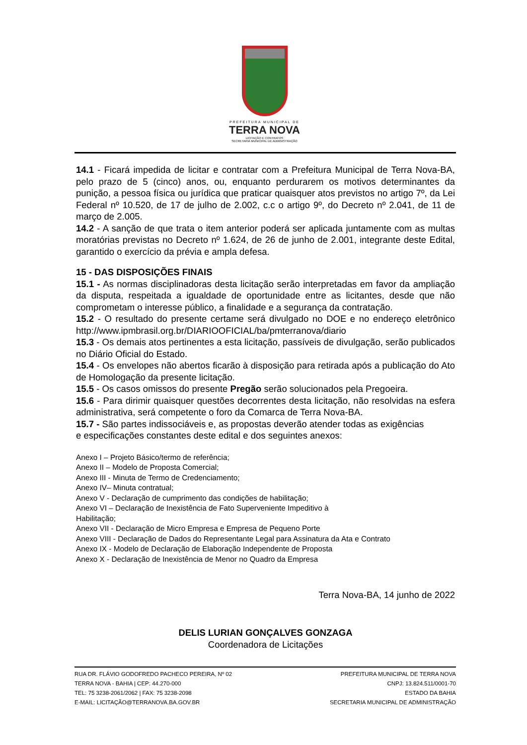PREFEITURA MUNICIPAL DE
TERRA NOVA
LICITAÇÃO E CONTRATOS
SECRETARIA MUNICIPAL DE ADMINISTRAÇÃO
14.1 - Ficará impedida de licitar e contratar com a Prefeitura Municipal de Terra Nova-BA, pelo prazo de 5 (cinco) anos, ou, enquanto perdurarem os motivos determinantes da punição, a pessoa física ou jurídica que praticar quaisquer atos previstos no artigo 7º, da Lei Federal nº 10.520, de 17 de julho de 2.002, c.c o artigo 9º, do Decreto nº 2.041, de 11 de março de 2.005.
14.2 - A sanção de que trata o item anterior poderá ser aplicada juntamente com as multas moratórias previstas no Decreto nº 1.624, de 26 de junho de 2.001, integrante deste Edital, garantido o exercício da prévia e ampla defesa.
15 - DAS DISPOSIÇÕES FINAIS
15.1 - As normas disciplinadoras desta licitação serão interpretadas em favor da ampliação da disputa, respeitada a igualdade de oportunidade entre as licitantes, desde que não comprometam o interesse público, a finalidade e a segurança da contratação.
15.2 - O resultado do presente certame será divulgado no DOE e no endereço eletrônico http://www.ipmbrasil.org.br/DIARIOOFICIAL/ba/pmterranova/diario
15.3 - Os demais atos pertinentes a esta licitação, passíveis de divulgação, serão publicados no Diário Oficial do Estado.
15.4 - Os envelopes não abertos ficarão à disposição para retirada após a publicação do Ato de Homologação da presente licitação.
15.5 - Os casos omissos do presente Pregão serão solucionados pela Pregoeira.
15.6 - Para dirimir quaisquer questões decorrentes desta licitação, não resolvidas na esfera administrativa, será competente o foro da Comarca de Terra Nova-BA.
15.7 - São partes indissociáveis e, as propostas deverão atender todas as exigências
e especificações constantes deste edital e dos seguintes anexos:
Anexo I – Projeto Básico/termo de referência;
Anexo II – Modelo de Proposta Comercial;
Anexo III - Minuta de Termo de Credenciamento;
Anexo IV– Minuta contratual;
Anexo V - Declaração de cumprimento das condições de habilitação;
Anexo VI – Declaração de Inexistência de Fato Superveniente Impeditivo à
Habilitação;
Anexo VII - Declaração de Micro Empresa e Empresa de Pequeno Porte
Anexo VIII - Declaração de Dados do Representante Legal para Assinatura da Ata e Contrato
Anexo IX - Modelo de Declaração de Elaboração Independente de Proposta
Anexo X - Declaração de Inexistência de Menor no Quadro da Empresa
Terra Nova-BA, 14 junho de 2022
DELIS LURIAN GONÇALVES GONZAGA
Coordenadora de Licitações
RUA DR. FLÁVIO GODOFREDO PACHECO PEREIRA, Nº 02
TERRA NOVA - BAHIA | CEP: 44.270-000
TEL: 75 3238-2061/2062 | FAX: 75 3238-2098
E-MAIL: LICITAÇÃO@TERRANOVA.BA.GOV.BR
PREFEITURA MUNICIPAL DE TERRA NOVA
CNPJ: 13.824.511/0001-70
ESTADO DA BAHIA
SECRETARIA MUNICIPAL DE ADMINISTRAÇÃO